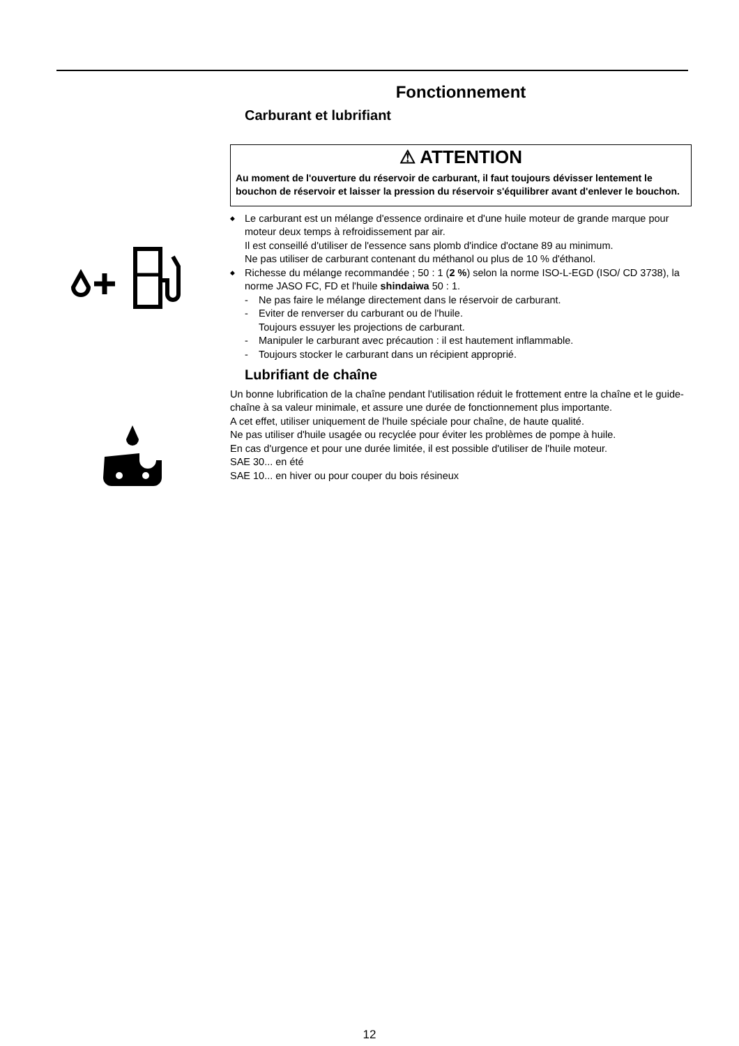Fonctionnement
Carburant et lubrifiant
⚠ ATTENTION
Au moment de l'ouverture du réservoir de carburant, il faut toujours dévisser lentement le bouchon de réservoir et laisser la pression du réservoir s'équilibrer avant d'enlever le bouchon.
◆ Le carburant est un mélange d'essence ordinaire et d'une huile moteur de grande marque pour moteur deux temps à refroidissement par air.
Il est conseillé d'utiliser de l'essence sans plomb d'indice d'octane 89 au minimum.
Ne pas utiliser de carburant contenant du méthanol ou plus de 10 % d'éthanol.
◆ Richesse du mélange recommandée ; 50 : 1 (2 %) selon la norme ISO-L-EGD (ISO/ CD 3738), la norme JASO FC, FD et l'huile shindaiwa 50 : 1.
- Ne pas faire le mélange directement dans le réservoir de carburant.
- Eviter de renverser du carburant ou de l'huile.
Toujours essuyer les projections de carburant.
- Manipuler le carburant avec précaution : il est hautement inflammable.
- Toujours stocker le carburant dans un récipient approprié.
Lubrifiant de chaîne
Un bonne lubrification de la chaîne pendant l'utilisation réduit le frottement entre la chaîne et le guide-chaîne à sa valeur minimale, et assure une durée de fonctionnement plus importante.
A cet effet, utiliser uniquement de l'huile spéciale pour chaîne, de haute qualité.
Ne pas utiliser d'huile usagée ou recyclée pour éviter les problèmes de pompe à huile.
En cas d'urgence et pour une durée limitée, il est possible d'utiliser de l'huile moteur.
SAE 30... en été
SAE 10... en hiver ou pour couper du bois résineux
12